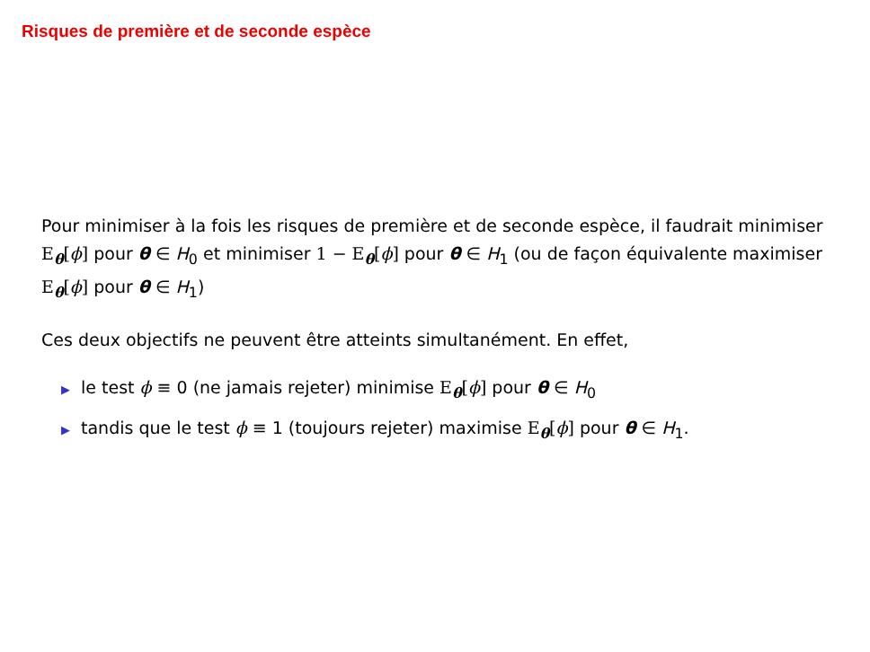Risques de première et de seconde espèce
Pour minimiser à la fois les risques de première et de seconde espèce, il faudrait minimiser E<sub>θ</sub>[ϕ] pour θ ∈ H<sub>0</sub> et minimiser 1 − E<sub>θ</sub>[ϕ] pour θ ∈ H<sub>1</sub> (ou de façon équivalente maximiser E<sub>θ</sub>[ϕ] pour θ ∈ H<sub>1</sub>)
Ces deux objectifs ne peuvent être atteints simultanément. En effet,
▶ le test ϕ ≡ 0 (ne jamais rejeter) minimise E<sub>θ</sub>[ϕ] pour θ ∈ H<sub>0</sub>
▶ tandis que le test ϕ ≡ 1 (toujours rejeter) maximise E<sub>θ</sub>[ϕ] pour θ ∈ H<sub>1</sub>.